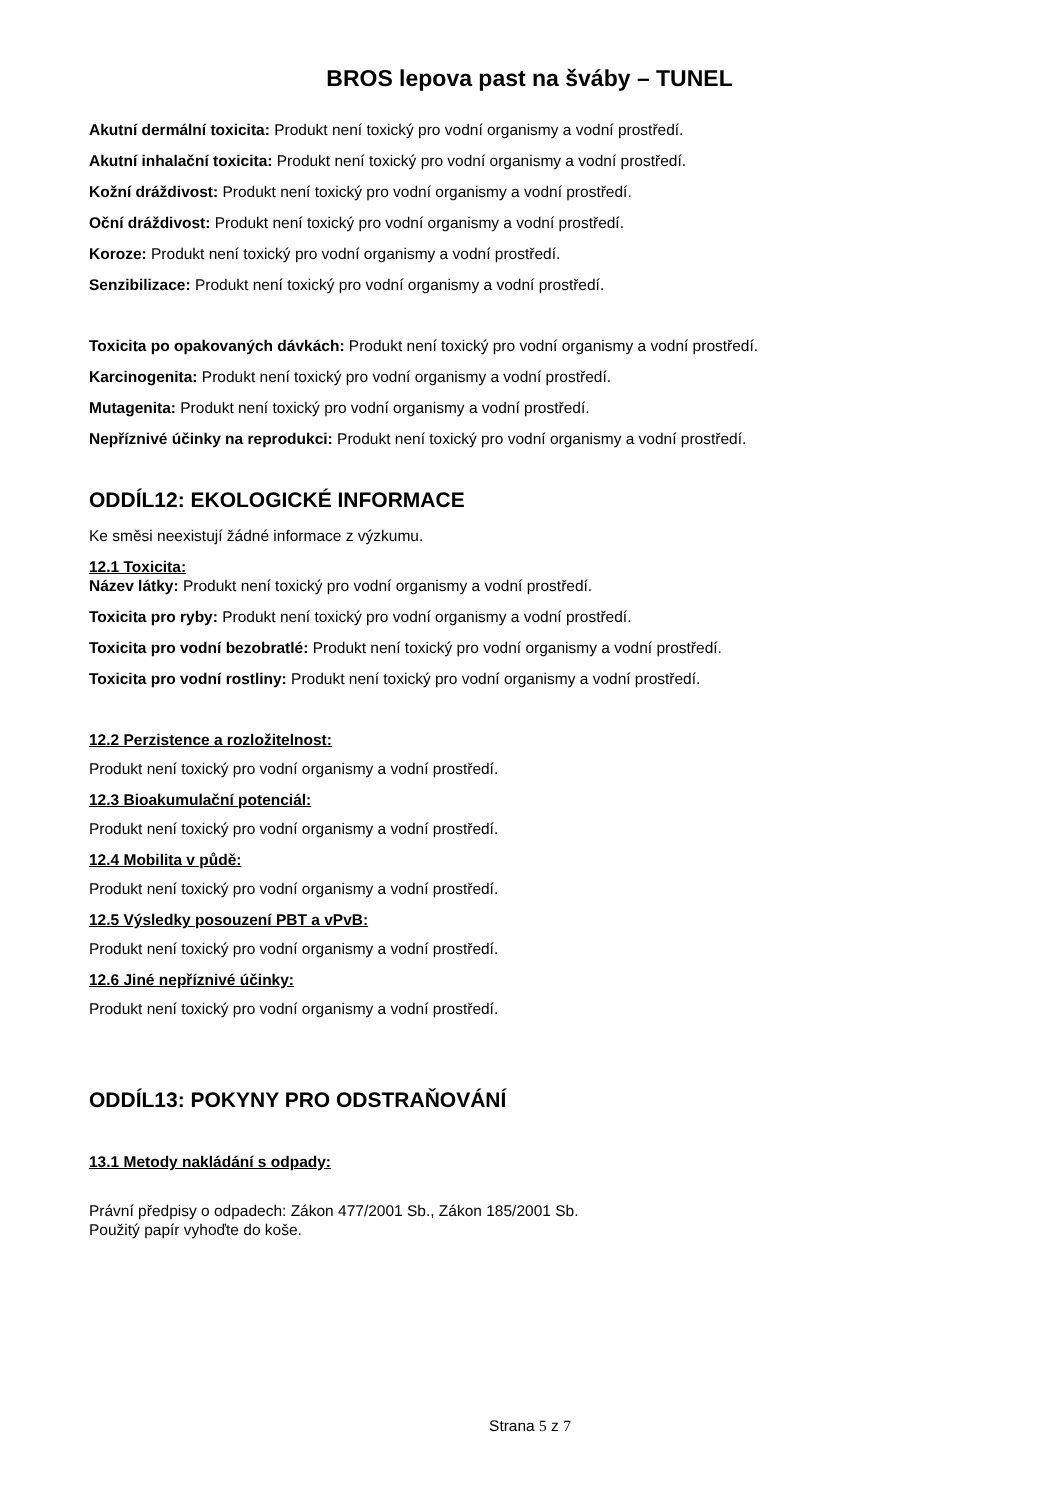BROS lepova past na šváby – TUNEL
Akutní dermální toxicita: Produkt není toxický pro vodní organismy a vodní prostředí.
Akutní inhalační toxicita: Produkt není toxický pro vodní organismy a vodní prostředí.
Kožní dráždivost: Produkt není toxický pro vodní organismy a vodní prostředí.
Oční dráždivost: Produkt není toxický pro vodní organismy a vodní prostředí.
Koroze: Produkt není toxický pro vodní organismy a vodní prostředí.
Senzibilizace: Produkt není toxický pro vodní organismy a vodní prostředí.
Toxicita po opakovaných dávkách: Produkt není toxický pro vodní organismy a vodní prostředí.
Karcinogenita: Produkt není toxický pro vodní organismy a vodní prostředí.
Mutagenita: Produkt není toxický pro vodní organismy a vodní prostředí.
Nepříznivé účinky na reprodukci: Produkt není toxický pro vodní organismy a vodní prostředí.
ODDÍL12: EKOLOGICKÉ INFORMACE
Ke směsi neexistují žádné informace z výzkumu.
12.1 Toxicita:
Název látky: Produkt není toxický pro vodní organismy a vodní prostředí.
Toxicita pro ryby: Produkt není toxický pro vodní organismy a vodní prostředí.
Toxicita pro vodní bezobratlé: Produkt není toxický pro vodní organismy a vodní prostředí.
Toxicita pro vodní rostliny: Produkt není toxický pro vodní organismy a vodní prostředí.
12.2 Perzistence a rozložitelnost:
Produkt není toxický pro vodní organismy a vodní prostředí.
12.3 Bioakumulační potenciál:
Produkt není toxický pro vodní organismy a vodní prostředí.
12.4 Mobilita v půdě:
Produkt není toxický pro vodní organismy a vodní prostředí.
12.5 Výsledky posouzení PBT a vPvB:
Produkt není toxický pro vodní organismy a vodní prostředí.
12.6 Jiné nepříznivé účinky:
Produkt není toxický pro vodní organismy a vodní prostředí.
ODDÍL13: POKYNY PRO ODSTRAŇOVÁNÍ
13.1 Metody nakládání s odpady:
Právní předpisy o odpadech: Zákon 477/2001 Sb., Zákon 185/2001 Sb.
Použitý papír vyhoďte do koše.
Strana 5 z 7